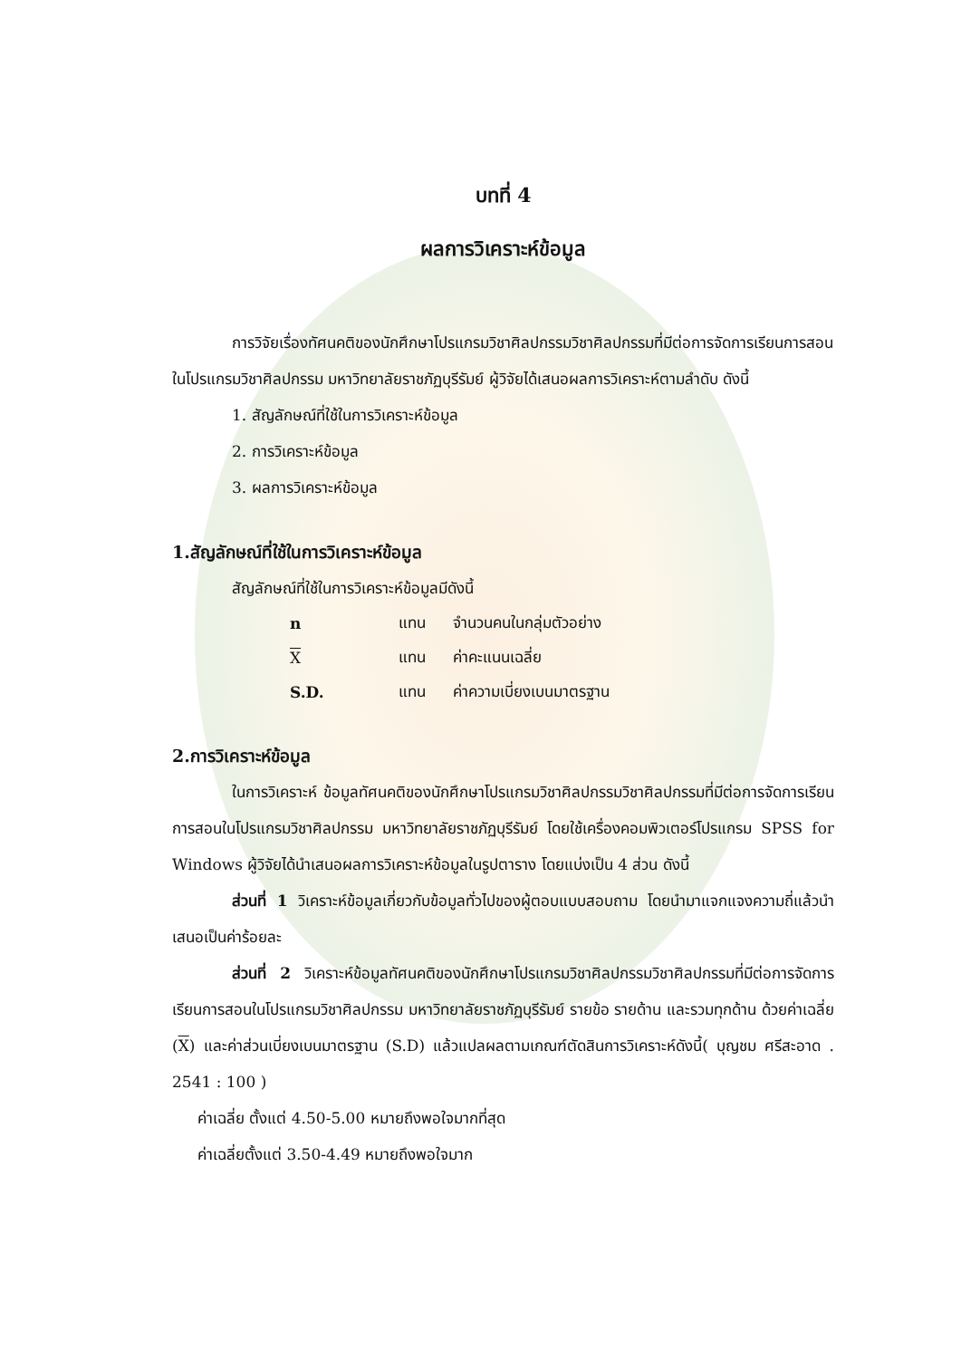บทที่ 4
ผลการวิเคราะห์ข้อมูล
การวิจัยเรื่องทัศนคติของนักศึกษาโปรแกรมวิชาศิลปกรรมวิชาศิลปกรรมที่มีต่อการจัดการเรียนการสอนในโปรแกรมวิชาศิลปกรรม มหาวิทยาลัยราชภัฏบุรีรัมย์ ผู้วิจัยได้เสนอผลการวิเคราะห์ตามลำดับ ดังนี้
1. สัญลักษณ์ที่ใช้ในการวิเคราะห์ข้อมูล
2. การวิเคราะห์ข้อมูล
3. ผลการวิเคราะห์ข้อมูล
1.สัญลักษณ์ที่ใช้ในการวิเคราะห์ข้อมูล
สัญลักษณ์ที่ใช้ในการวิเคราะห์ข้อมูลมีดังนี้
| n | แทน | จำนวนคนในกลุ่มตัวอย่าง |
| X | แทน | ค่าคะแนนเฉลี่ย |
| S.D. | แทน | ค่าความเบี่ยงเบนมาตรฐาน |
2.การวิเคราะห์ข้อมูล
ในการวิเคราะห์ ข้อมูลทัศนคติของนักศึกษาโปรแกรมวิชาศิลปกรรมวิชาศิลปกรรมที่มีต่อการจัดการเรียนการสอนในโปรแกรมวิชาศิลปกรรม มหาวิทยาลัยราชภัฏบุรีรัมย์ โดยใช้เครื่องคอมพิวเตอร์โปรแกรม SPSS for Windows ผู้วิจัยได้นำเสนอผลการวิเคราะห์ข้อมูลในรูปตาราง โดยแบ่งเป็น 4 ส่วน ดังนี้
ส่วนที่ 1 วิเคราะห์ข้อมูลเกี่ยวกับข้อมูลทั่วไปของผู้ตอบแบบสอบถาม โดยนำมาแจกแจงความถี่แล้วนำเสนอเป็นค่าร้อยละ
ส่วนที่ 2 วิเคราะห์ข้อมูลทัศนคติของนักศึกษาโปรแกรมวิชาศิลปกรรมวิชาศิลปกรรมที่มีต่อการจัดการเรียนการสอนในโปรแกรมวิชาศิลปกรรม มหาวิทยาลัยราชภัฏบุรีรัมย์ รายข้อ รายด้าน และรวมทุกด้าน ด้วยค่าเฉลี่ย (X) และค่าส่วนเบี่ยงเบนมาตรฐาน (S.D) แล้วแปลผลตามเกณฑ์ตัดสินการวิเคราะห์ดังนี้( บุญชม ศรีสะอาด . 2541 : 100 )
ค่าเฉลี่ย ตั้งแต่ 4.50-5.00 หมายถึงพอใจมากที่สุด
ค่าเฉลี่ยตั้งแต่ 3.50-4.49 หมายถึงพอใจมาก